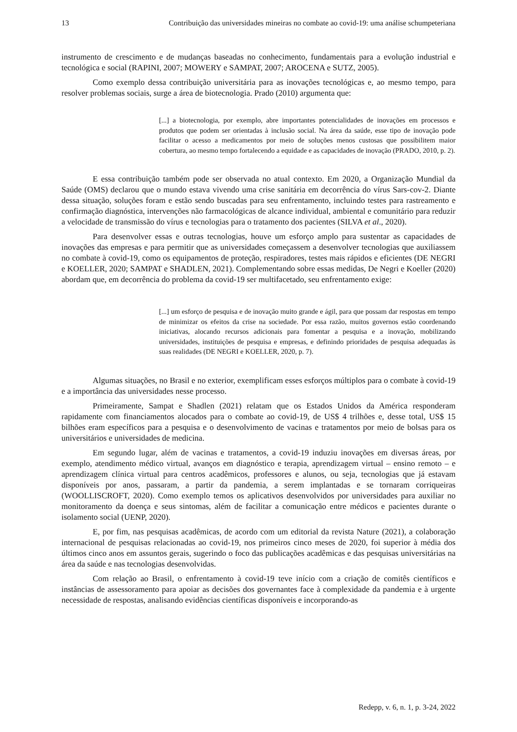13 Contribuição das universidades mineiras no combate ao covid-19: uma análise schumpeteriana
instrumento de crescimento e de mudanças baseadas no conhecimento, fundamentais para a evolução industrial e tecnológica e social (RAPINI, 2007; MOWERY e SAMPAT, 2007; AROCENA e SUTZ, 2005).
Como exemplo dessa contribuição universitária para as inovações tecnológicas e, ao mesmo tempo, para resolver problemas sociais, surge a área de biotecnologia. Prado (2010) argumenta que:
[...] a biotecnologia, por exemplo, abre importantes potencialidades de inovações em processos e produtos que podem ser orientadas à inclusão social. Na área da saúde, esse tipo de inovação pode facilitar o acesso a medicamentos por meio de soluções menos custosas que possibilitem maior cobertura, ao mesmo tempo fortalecendo a equidade e as capacidades de inovação (PRADO, 2010, p. 2).
E essa contribuição também pode ser observada no atual contexto. Em 2020, a Organização Mundial da Saúde (OMS) declarou que o mundo estava vivendo uma crise sanitária em decorrência do vírus Sars-cov-2. Diante dessa situação, soluções foram e estão sendo buscadas para seu enfrentamento, incluindo testes para rastreamento e confirmação diagnóstica, intervenções não farmacológicas de alcance individual, ambiental e comunitário para reduzir a velocidade de transmissão do vírus e tecnologias para o tratamento dos pacientes (SILVA et al., 2020).
Para desenvolver essas e outras tecnologias, houve um esforço amplo para sustentar as capacidades de inovações das empresas e para permitir que as universidades começassem a desenvolver tecnologias que auxiliassem no combate à covid-19, como os equipamentos de proteção, respiradores, testes mais rápidos e eficientes (DE NEGRI e KOELLER, 2020; SAMPAT e SHADLEN, 2021). Complementando sobre essas medidas, De Negri e Koeller (2020) abordam que, em decorrência do problema da covid-19 ser multifacetado, seu enfrentamento exige:
[...] um esforço de pesquisa e de inovação muito grande e ágil, para que possam dar respostas em tempo de minimizar os efeitos da crise na sociedade. Por essa razão, muitos governos estão coordenando iniciativas, alocando recursos adicionais para fomentar a pesquisa e a inovação, mobilizando universidades, instituições de pesquisa e empresas, e definindo prioridades de pesquisa adequadas às suas realidades (DE NEGRI e KOELLER, 2020, p. 7).
Algumas situações, no Brasil e no exterior, exemplificam esses esforços múltiplos para o combate à covid-19 e a importância das universidades nesse processo.
Primeiramente, Sampat e Shadlen (2021) relatam que os Estados Unidos da América responderam rapidamente com financiamentos alocados para o combate ao covid-19, de US$ 4 trilhões e, desse total, US$ 15 bilhões eram específicos para a pesquisa e o desenvolvimento de vacinas e tratamentos por meio de bolsas para os universitários e universidades de medicina.
Em segundo lugar, além de vacinas e tratamentos, a covid-19 induziu inovações em diversas áreas, por exemplo, atendimento médico virtual, avanços em diagnóstico e terapia, aprendizagem virtual – ensino remoto – e aprendizagem clínica virtual para centros acadêmicos, professores e alunos, ou seja, tecnologias que já estavam disponíveis por anos, passaram, a partir da pandemia, a serem implantadas e se tornaram corriqueiras (WOOLLISCROFT, 2020). Como exemplo temos os aplicativos desenvolvidos por universidades para auxiliar no monitoramento da doença e seus sintomas, além de facilitar a comunicação entre médicos e pacientes durante o isolamento social (UENP, 2020).
E, por fim, nas pesquisas acadêmicas, de acordo com um editorial da revista Nature (2021), a colaboração internacional de pesquisas relacionadas ao covid-19, nos primeiros cinco meses de 2020, foi superior à média dos últimos cinco anos em assuntos gerais, sugerindo o foco das publicações acadêmicas e das pesquisas universitárias na área da saúde e nas tecnologias desenvolvidas.
Com relação ao Brasil, o enfrentamento à covid-19 teve início com a criação de comitês científicos e instâncias de assessoramento para apoiar as decisões dos governantes face à complexidade da pandemia e à urgente necessidade de respostas, analisando evidências científicas disponíveis e incorporando-as
Redepp, v. 6, n. 1, p. 3-24, 2022